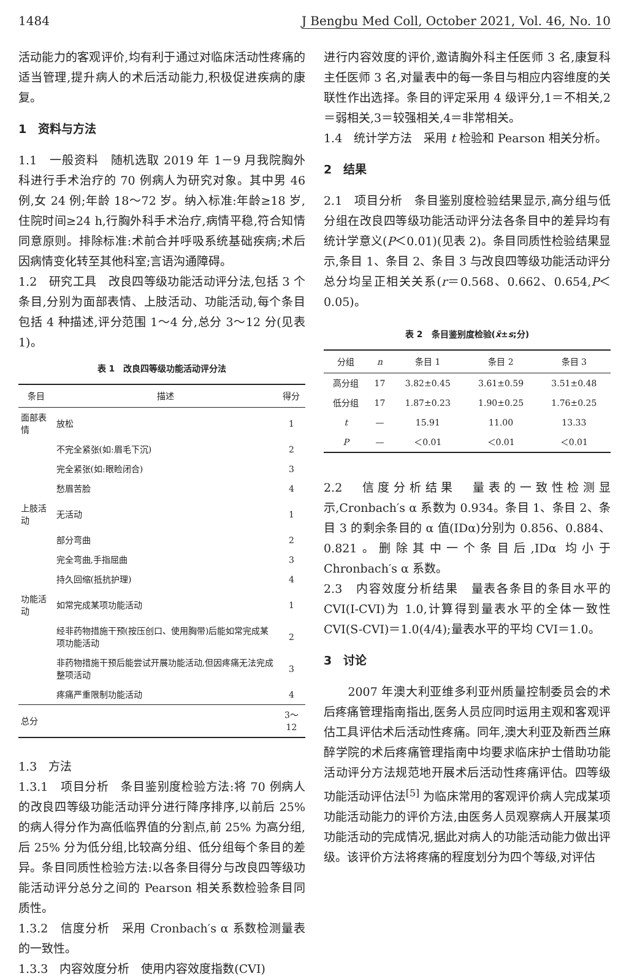1484 J Bengbu Med Coll, October 2021, Vol. 46, No. 10
活动能力的客观评价,均有利于通过对临床活动性疼痛的适当管理,提升病人的术后活动能力,积极促进疾病的康复。
1　资料与方法
1.1　一般资料　随机选取 2019 年 1－9 月我院胸外科进行手术治疗的 70 例病人为研究对象。其中男 46 例,女 24 例;年龄 18～72 岁。纳入标准:年龄≥18 岁,住院时间≥24 h,行胸外科手术治疗,病情平稳,符合知情同意原则。排除标准:术前合并呼吸系统基础疾病;术后因病情变化转至其他科室;言语沟通障碍。
1.2　研究工具　改良四等级功能活动评分法,包括 3 个条目,分别为面部表情、上肢活动、功能活动,每个条目包括 4 种描述,评分范围 1～4 分,总分 3～12 分(见表 1)。
表 1　改良四等级功能活动评分法
| 条目 | 描述 | 得分 |
| --- | --- | --- |
| 面部表情 | 放松 | 1 |
| | 不完全紧张(如:眉毛下沉) | 2 |
| | 完全紧张(如:眼睑闭合) | 3 |
| | 愁眉苦脸 | 4 |
| 上肢活动 | 无活动 | 1 |
| | 部分弯曲 | 2 |
| | 完全弯曲,手指屈曲 | 3 |
| | 持久回缩(抵抗护理) | 4 |
| 功能活动 | 如常完成某项功能活动 | 1 |
| | 经非药物措施干预(按压创口、使用胸带)后能如常完成某项功能活动 | 2 |
| | 非药物措施干预后能尝试开展功能活动,但因疼痛无法完成整项活动 | 3 |
| | 疼痛严重限制功能活动 | 4 |
| 总分 | | 3～12 |
1.3　方法
1.3.1　项目分析　条目鉴别度检验方法:将 70 例病人的改良四等级功能活动评分进行降序排序,以前后 25% 的病人得分作为高低临界值的分割点,前 25% 为高分组,后 25% 分为低分组,比较高分组、低分组每个条目的差异。条目同质性检验方法:以各条目得分与改良四等级功能活动评分总分之间的 Pearson 相关系数检验条目同质性。
1.3.2　信度分析　采用 Cronbach′s α 系数检测量表的一致性。
1.3.3　内容效度分析　使用内容效度指数(CVI)
进行内容效度的评价,邀请胸外科主任医师 3 名,康复科主任医师 3 名,对量表中的每一条目与相应内容维度的关联性作出选择。条目的评定采用 4 级评分,1＝不相关,2＝弱相关,3＝较强相关,4＝非常相关。
1.4　统计学方法　采用 t 检验和 Pearson 相关分析。
2　结果
2.1　项目分析　条目鉴别度检验结果显示,高分组与低分组在改良四等级功能活动评分法各条目中的差异均有统计学意义(P＜0.01)(见表 2)。条目同质性检验结果显示,条目 1、条目 2、条目 3 与改良四等级功能活动评分总分均呈正相关关系(r＝0.568、0.662、0.654,P＜0.05)。
表 2　条目鉴别度检验(x̄±s;分)
| 分组 | n | 条目 1 | 条目 2 | 条目 3 |
| --- | --- | --- | --- | --- |
| 高分组 | 17 | 3.82±0.45 | 3.61±0.59 | 3.51±0.48 |
| 低分组 | 17 | 1.87±0.23 | 1.90±0.25 | 1.76±0.25 |
| t | — | 15.91 | 11.00 | 13.33 |
| P | — | ＜0.01 | ＜0.01 | ＜0.01 |
2.2　信度分析结果　量表的一致性检测显示,Cronbach′s α 系数为 0.934。条目 1、条目 2、条目 3 的剩余条目的 α 值(IDα)分别为 0.856、0.884、0.821。删除其中一个条目后,IDα 均小于 Chronbach′s α 系数。
2.3　内容效度分析结果　量表各条目的条目水平的 CVI(I-CVI)为 1.0,计算得到量表水平的全体一致性 CVI(S-CVI)＝1.0(4/4);量表水平的平均 CVI＝1.0。
3　讨论
　　2007 年澳大利亚维多利亚州质量控制委员会的术后疼痛管理指南指出,医务人员应同时运用主观和客观评估工具评估术后活动性疼痛。同年,澳大利亚及新西兰麻醉学院的术后疼痛管理指南中均要求临床护士借助功能活动评分方法规范地开展术后活动性疼痛评估。四等级功能活动评估法<sup>[5]</sup> 为临床常用的客观评价病人完成某项功能活动能力的评价方法,由医务人员观察病人开展某项功能活动的完成情况,据此对病人的功能活动能力做出评级。该评价方法将疼痛的程度划分为四个等级,对评估